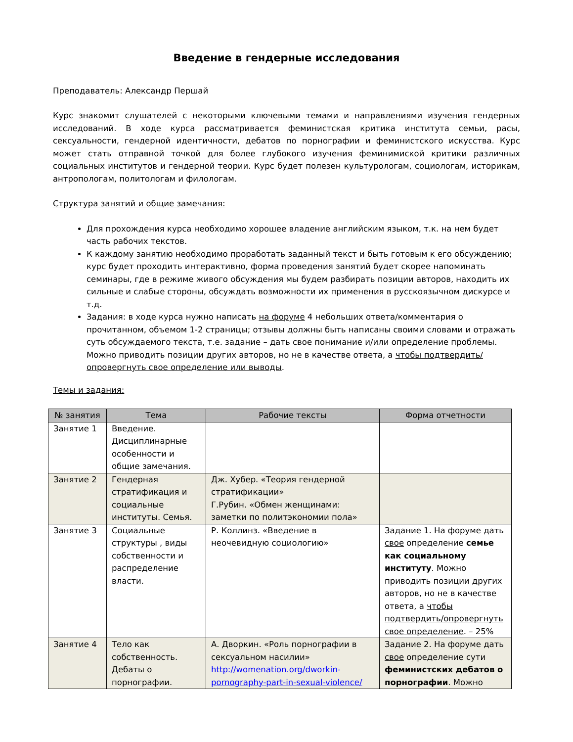Введение в гендерные исследования
Преподаватель: Александр Першай
Курс знакомит слушателей с некоторыми ключевыми темами и направлениями изучения гендерных исследований. В ходе курса рассматривается феминистская критика института семьи, расы, сексуальности, гендерной идентичности, дебатов по порнографии и феминистского искусства. Курс может стать отправной точкой для более глубокого изучения феминимиской критики различных социальных институтов и гендерной теории. Курс будет полезен культурологам, социологам, историкам, антропологам, политологам и филологам.
Структура занятий и общие замечания:
Для прохождения курса необходимо хорошее владение английским языком, т.к. на нем будет часть рабочих текстов.
К каждому занятию необходимо проработать заданный текст и быть готовым к его обсуждению; курс будет проходить интерактивно, форма проведения занятий будет скорее напоминать семинары, где в режиме живого обсуждения мы будем разбирать позиции авторов, находить их сильные и слабые стороны, обсуждать возможности их применения в русскоязычном дискурсе и т.д.
Задания: в ходе курса нужно написать на форуме 4 небольших ответа/комментария о прочитанном, объемом 1-2 страницы; отзывы должны быть написаны своими словами и отражать суть обсуждаемого текста, т.е. задание – дать свое понимание и/или определение проблемы. Можно приводить позиции других авторов, но не в качестве ответа, а чтобы подтвердить/опровергнуть свое определение или выводы.
Темы и задания:
| № занятия | Тема | Рабочие тексты | Форма отчетности |
| --- | --- | --- | --- |
| Занятие 1 | Введение. Дисциплинарные особенности и общие замечания. | | |
| Занятие 2 | Гендерная стратификация и социальные институты. Семья. | Дж. Хубер. «Теория гендерной стратификации» Г.Рубин. «Обмен женщинами: заметки по политэкономии пола» | |
| Занятие 3 | Социальные структуры , виды собственности и распределение власти. | Р. Коллинз. «Введение в неочевидную социологию» | Задание 1. На форуме дать свое определение семье как социальному институту . Можно приводить позиции других авторов, но не в качестве ответа, а чтобы подтвердить/опровергнуть свое определение . – 25% |
| Занятие 4 | Тело как собственность. Дебаты о порнографии. | А. Дворкин. «Роль порнографии в сексуальном насилии» http://womenation.org/dworkin-pornography-part-in-sexual-violence/ | Задание 2. На форуме дать свое определение сути феминистских дебатов о порнографии . Можно |